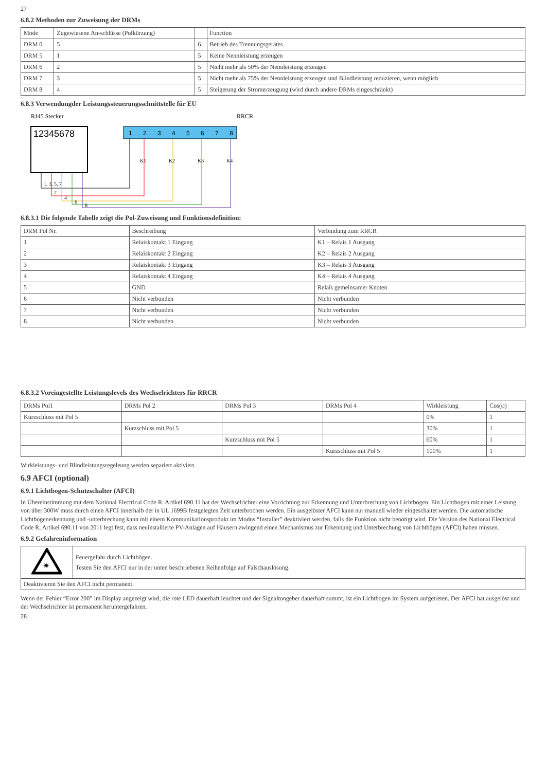27
6.8.2 Methoden zur Zuweisung der DRMs
| Mode | Zugewiesene An-schlüsse (Polkürzung) | | Function |
| --- | --- | --- | --- |
| DRM 0 | 5 | 6 | Betrieb des Trennungsgerätes |
| DRM 5 | 1 | 5 | Keine Nennleistung erzeugen |
| DRM 6 | 2 | 5 | Nicht mehr als 50% der Nennleistung erzeugen |
| DRM 7 | 3 | 5 | Nicht mehr als 75% der Nennleistung erzeugen und Blindleistung reduzieren, wenn möglich |
| DRM 8 | 4 | 5 | Steigerung der Stromerzeugung (wird durch andere DRMs eingeschränkt) |
6.8.3 Verwendungder Leistungssteuerungsschnittstelle für EU
RJ45 Stecker
RRCR
12345678
1
2
3
4
5
6
7
8
1, 3, 5, 7
2
K1
4
K2
6
K3
8
K4
6.8.3.1 Die folgende Tabelle zeigt die Pol-Zuweisung und Funktionsdefinition:
| DRM Pol Nr. | Beschreibung | Verbindung zum RRCR |
| --- | --- | --- |
| 1 | Relaiskontakt 1 Eingang | K1 – Relais 1 Ausgang |
| 2 | Relaiskontakt 2 Eingang | K2 – Relais 2 Ausgang |
| 3 | Relaiskontakt 3 Eingang | K3 – Relais 3 Ausgang |
| 4 | Relaiskontakt 4 Eingang | K4 – Relais 4 Ausgang |
| 5 | GND | Relais gemeinsamer Knoten |
| 6 | Nicht verbunden | Nicht verbunden |
| 7 | Nicht verbunden | Nicht verbunden |
| 8 | Nicht verbunden | Nicht verbunden |
6.8.3.2 Voreingestellte Leistungslevels des Wechselrichters für RRCR
| DRMs Pol1 | DRMs Pol 2 | DRMs Pol 3 | DRMs Pol 4 | Wirkleistung | Cos(φ) |
| --- | --- | --- | --- | --- | --- |
| Kurzschluss mit Pol 5 | | | | 0% | 1 |
| | Kurzschluss mit Pol 5 | | | 30% | 1 |
| | | Kurzschluss mit Pol 5 | | 60% | 1 |
| | | | Kurzschluss mit Pol 5 | 100% | 1 |
Wirkleistungs- und Blindleistungsregeleung werden separiert aktiviert.
6.9 AFCI (optional)
6.9.1 Lichtbogen-Schutzschalter (AFCI)
In Übereinstimmung mit dem National Electrical Code R. Artikel 690.11 hat der Wechselrichter eine Vorrichtung zur Erkennung und Unterbrechung von Lichtbögen. Ein Lichtbogen mit einer Leistung von über 300W muss durch einen AFCI innerhalb der in UL 1699B festgelegten Zeit unterbrochen werden. Ein ausgelöster AFCI kann nur manuell wieder eingeschaltet werden. Die automatische Lichtbogenerkennung und -unterbrechung kann mit einem Kommunikationsprodukt im Modus “Installer” deaktiviert werden, falls die Funktion nicht benötigt wird. Die Version des National Electrical Code R, Artikel 690.11 von 2011 legt fest, dass neuinstallierte PV-Anlagen auf Häusern zwingend einen Mechanismus zur Erkennung und Unterbrechung von Lichtbögen (AFCI) haben müssen.
6.9.2 Gefahreninformation
| ✷ | Feuergefahr durch Lichtbögen. Testen Sie den AFCI nur in der unten beschriebenen Reihenfolge auf Falschauslösung. |
| Deaktivieren Sie den AFCI nicht permanent. | |
Wenn der Fehler “Error 200” im Display angezeigt wird, die rote LED dauerhaft leuchtet und der Signaltongeber dauerhaft summt, ist ein Lichtbogen im System aufgetreten. Der AFCI hat ausgelöst und der Wechselrichter ist permanent heruntergefahren.
28